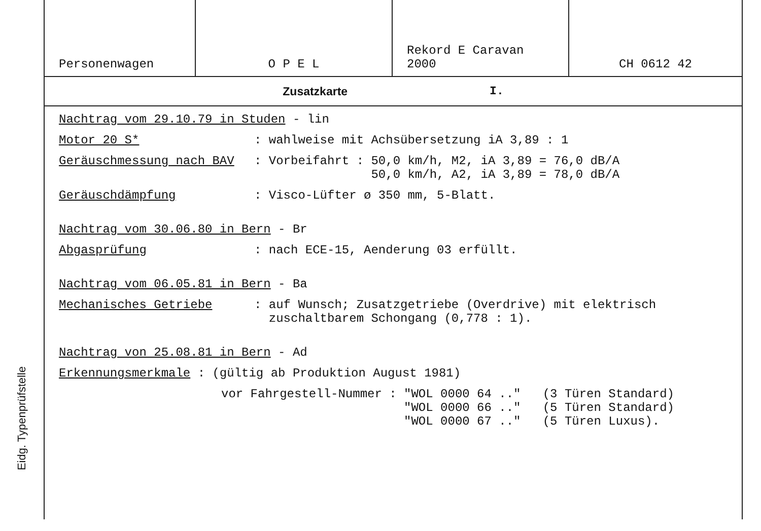Eidg. Typenprüfstelle
| Personenwagen | O P E L | Rekord E Caravan 2000 | CH 0612 42 |
Zusatzkarte I.
Nachtrag vom 29.10.79 in Studen - lin
Motor 20 S* : wahlweise mit Achsübersetzung iA 3,89 : 1
Geräuschmessung nach BAV : Vorbeifahrt : 50,0 km/h, M2, iA 3,89 = 76,0 dB/A
50,0 km/h, A2, iA 3,89 = 78,0 dB/A
Geräuschdämpfung : Visco-Lüfter ø 350 mm, 5-Blatt.
Nachtrag vom 30.06.80 in Bern - Br
Abgasprüfung : nach ECE-15, Aenderung 03 erfüllt.
Nachtrag vom 06.05.81 in Bern - Ba
Mechanisches Getriebe : auf Wunsch; Zusatzgetriebe (Overdrive) mit elektrisch
zuschaltbarem Schongang (0,778 : 1).
Nachtrag von 25.08.81 in Bern - Ad
Erkennungsmerkmale : (gültig ab Produktion August 1981)
vor Fahrgestell-Nummer : "WOL 0000 64 .." (3 Türen Standard) "WOL 0000 66 .." (5 Türen Standard) "WOL 0000 67 .." (5 Türen Luxus).